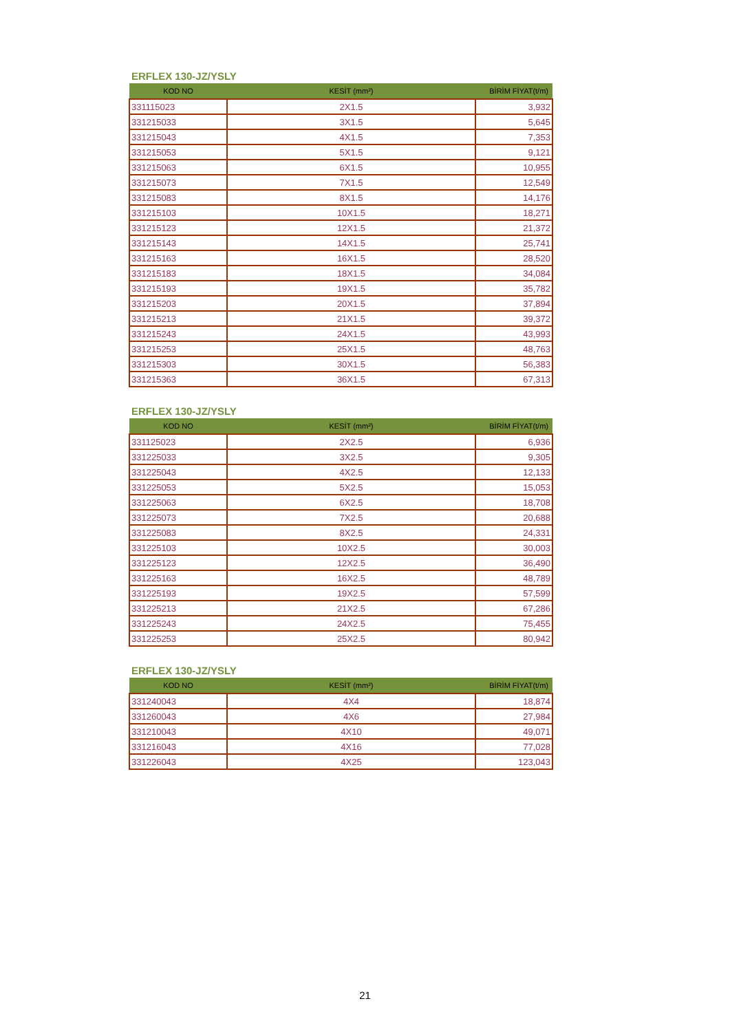ERFLEX 130-JZ/YSLY
| KOD NO | KESİT (mm²) | BİRİM FİYAT(t/m) |
| --- | --- | --- |
| 331115023 | 2X1.5 | 3,932 |
| 331215033 | 3X1.5 | 5,645 |
| 331215043 | 4X1.5 | 7,353 |
| 331215053 | 5X1.5 | 9,121 |
| 331215063 | 6X1.5 | 10,955 |
| 331215073 | 7X1.5 | 12,549 |
| 331215083 | 8X1.5 | 14,176 |
| 331215103 | 10X1.5 | 18,271 |
| 331215123 | 12X1.5 | 21,372 |
| 331215143 | 14X1.5 | 25,741 |
| 331215163 | 16X1.5 | 28,520 |
| 331215183 | 18X1.5 | 34,084 |
| 331215193 | 19X1.5 | 35,782 |
| 331215203 | 20X1.5 | 37,894 |
| 331215213 | 21X1.5 | 39,372 |
| 331215243 | 24X1.5 | 43,993 |
| 331215253 | 25X1.5 | 48,763 |
| 331215303 | 30X1.5 | 56,383 |
| 331215363 | 36X1.5 | 67,313 |
ERFLEX 130-JZ/YSLY
| KOD NO | KESİT (mm²) | BİRİM FİYAT(t/m) |
| --- | --- | --- |
| 331125023 | 2X2.5 | 6,936 |
| 331225033 | 3X2.5 | 9,305 |
| 331225043 | 4X2.5 | 12,133 |
| 331225053 | 5X2.5 | 15,053 |
| 331225063 | 6X2.5 | 18,708 |
| 331225073 | 7X2.5 | 20,688 |
| 331225083 | 8X2.5 | 24,331 |
| 331225103 | 10X2.5 | 30,003 |
| 331225123 | 12X2.5 | 36,490 |
| 331225163 | 16X2.5 | 48,789 |
| 331225193 | 19X2.5 | 57,599 |
| 331225213 | 21X2.5 | 67,286 |
| 331225243 | 24X2.5 | 75,455 |
| 331225253 | 25X2.5 | 80,942 |
ERFLEX 130-JZ/YSLY
| KOD NO | KESİT (mm²) | BİRİM FİYAT(t/m) |
| --- | --- | --- |
| 331240043 | 4X4 | 18,874 |
| 331260043 | 4X6 | 27,984 |
| 331210043 | 4X10 | 49,071 |
| 331216043 | 4X16 | 77,028 |
| 331226043 | 4X25 | 123,043 |
21